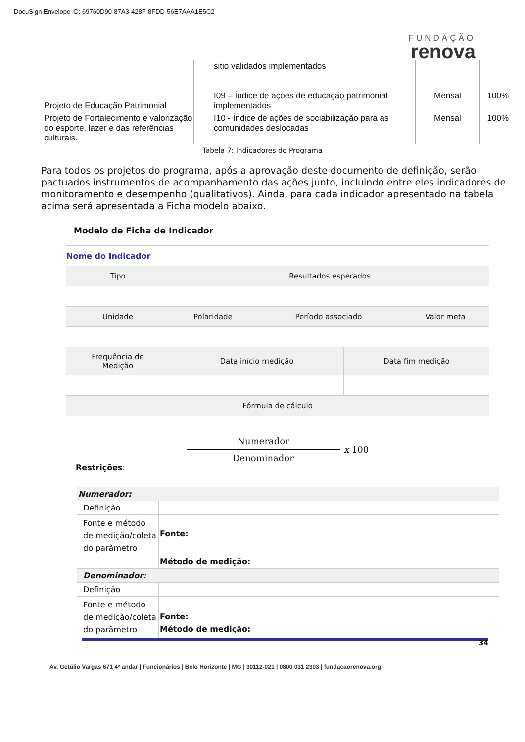DocuSign Envelope ID: 69760D90-87A3-428F-8FDD-56E7AAA1E5C2
FUNDAÇÃO
renova
| | sitio validados implementados | | |
| Projeto de Educação Patrimonial | I09 – Índice de ações de educação patrimonial implementados | Mensal | 100% |
| Projeto de Fortalecimento e valorização do esporte, lazer e das referências culturais. | I10 - Índice de ações de sociabilização para as comunidades deslocadas | Mensal | 100% |
Tabela 7: Indicadores do Programa
Para todos os projetos do programa, após a aprovação deste documento de definição, serão pactuados instrumentos de acompanhamento das ações junto, incluindo entre eles indicadores de monitoramento e desempenho (qualitativos). Ainda, para cada indicador apresentado na tabela acima será apresentada a Ficha modelo abaixo.
Modelo de Ficha de Indicador
| Nome do Indicador | | | |
| Tipo | Resultados esperados | | |
| Unidade | Polaridade | Período associado | Valor meta |
| Frequência de Medição | Data início medição | Data fim medição |
| Fórmula de cálculo | | |
Numerador
Denominador
x 100
Restrições:
| Numerador: | |
| Definição | |
| Fonte e método de medição/coleta do parâmetro | Fonte: Método de medição: |
| Denominador: | |
| Definição | |
| Fonte e método de medição/coleta do parâmetro | Fonte: Método de medição: |
34
Av. Getúlio Vargas 671 4º andar | Funcionários | Belo Horizonte | MG | 30112-021 | 0800 031 2303 | fundacaorenova.org